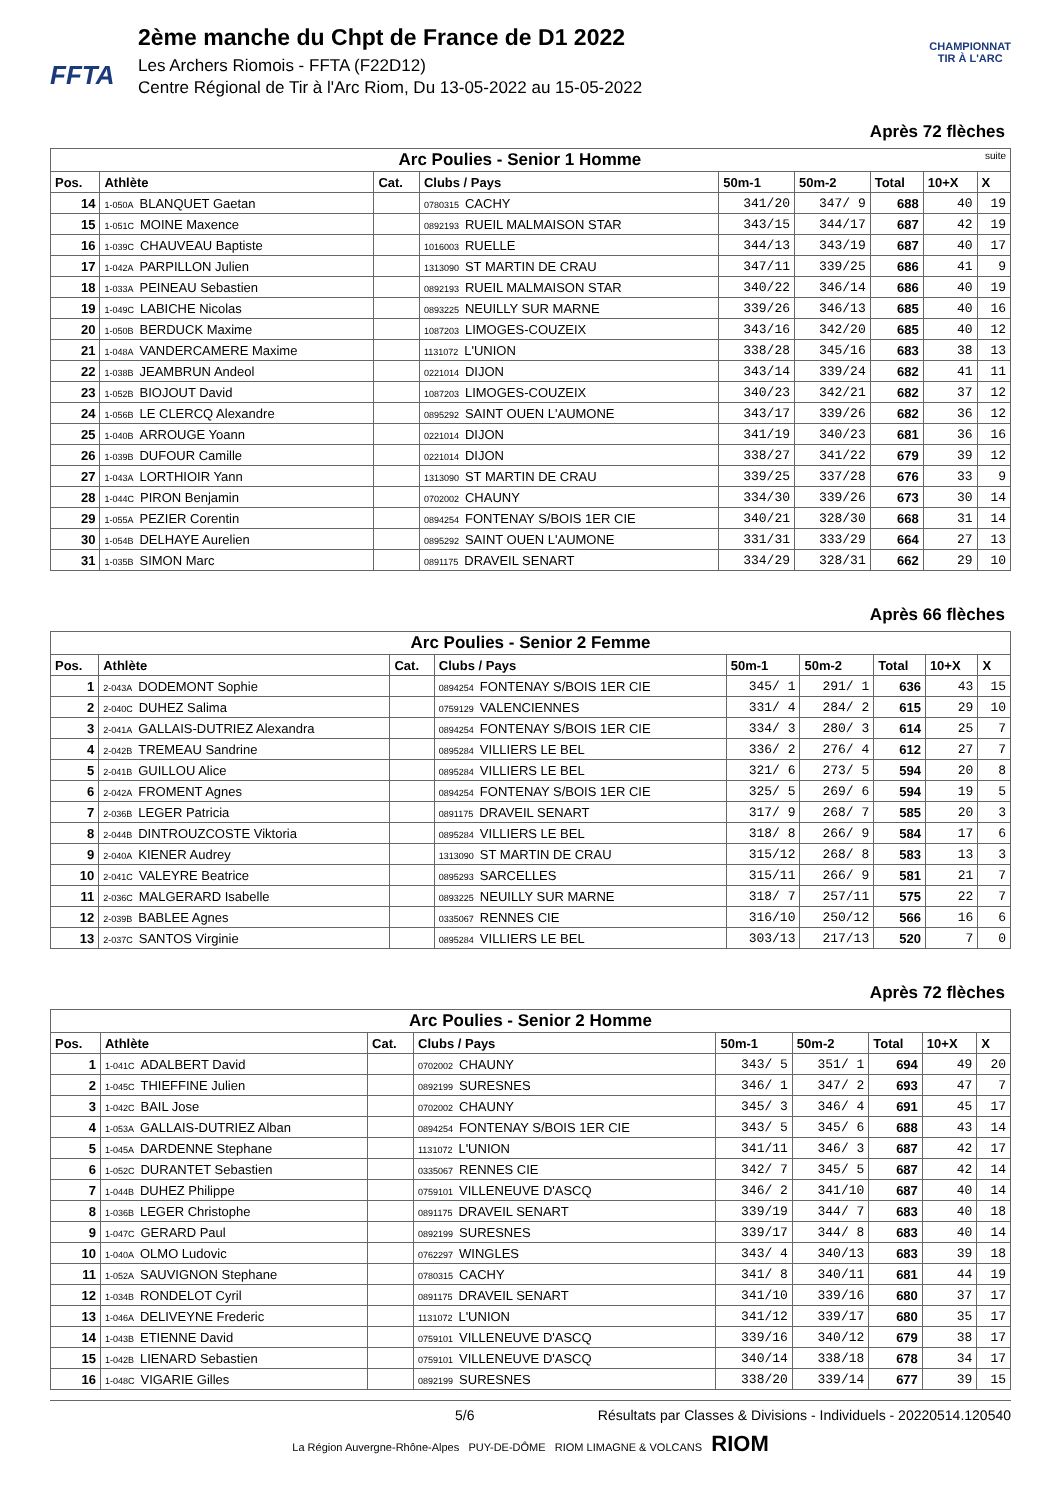FFTA
2ème manche du Chpt de France de D1 2022
Les Archers Riomois - FFTA (F22D12)
Centre Régional de Tir à l'Arc Riom, Du 13-05-2022 au 15-05-2022
CHAMPIONNAT
TIR À L'ARC
Après 72 flèches
| Arc Poulies - Senior 1 Homme suite | | | | | | | | |
| Pos. | Athlète | Cat. | Clubs / Pays | 50m-1 | 50m-2 | Total | 10+X | X |
| 14 | 1-050A BLANQUET Gaetan | | 0780315 CACHY | 341/20 | 347/ 9 | 688 | 40 | 19 |
| 15 | 1-051C MOINE Maxence | | 0892193 RUEIL MALMAISON STAR | 343/15 | 344/17 | 687 | 42 | 19 |
| 16 | 1-039C CHAUVEAU Baptiste | | 1016003 RUELLE | 344/13 | 343/19 | 687 | 40 | 17 |
| 17 | 1-042A PARPILLON Julien | | 1313090 ST MARTIN DE CRAU | 347/11 | 339/25 | 686 | 41 | 9 |
| 18 | 1-033A PEINEAU Sebastien | | 0892193 RUEIL MALMAISON STAR | 340/22 | 346/14 | 686 | 40 | 19 |
| 19 | 1-049C LABICHE Nicolas | | 0893225 NEUILLY SUR MARNE | 339/26 | 346/13 | 685 | 40 | 16 |
| 20 | 1-050B BERDUCK Maxime | | 1087203 LIMOGES-COUZEIX | 343/16 | 342/20 | 685 | 40 | 12 |
| 21 | 1-048A VANDERCAMERE Maxime | | 1131072 L'UNION | 338/28 | 345/16 | 683 | 38 | 13 |
| 22 | 1-038B JEAMBRUN Andeol | | 0221014 DIJON | 343/14 | 339/24 | 682 | 41 | 11 |
| 23 | 1-052B BIOJOUT David | | 1087203 LIMOGES-COUZEIX | 340/23 | 342/21 | 682 | 37 | 12 |
| 24 | 1-056B LE CLERCQ Alexandre | | 0895292 SAINT OUEN L'AUMONE | 343/17 | 339/26 | 682 | 36 | 12 |
| 25 | 1-040B ARROUGE Yoann | | 0221014 DIJON | 341/19 | 340/23 | 681 | 36 | 16 |
| 26 | 1-039B DUFOUR Camille | | 0221014 DIJON | 338/27 | 341/22 | 679 | 39 | 12 |
| 27 | 1-043A LORTHIOIR Yann | | 1313090 ST MARTIN DE CRAU | 339/25 | 337/28 | 676 | 33 | 9 |
| 28 | 1-044C PIRON Benjamin | | 0702002 CHAUNY | 334/30 | 339/26 | 673 | 30 | 14 |
| 29 | 1-055A PEZIER Corentin | | 0894254 FONTENAY S/BOIS 1ER CIE | 340/21 | 328/30 | 668 | 31 | 14 |
| 30 | 1-054B DELHAYE Aurelien | | 0895292 SAINT OUEN L'AUMONE | 331/31 | 333/29 | 664 | 27 | 13 |
| 31 | 1-035B SIMON Marc | | 0891175 DRAVEIL SENART | 334/29 | 328/31 | 662 | 29 | 10 |
Après 66 flèches
| Arc Poulies - Senior 2 Femme | | | | | | | | |
| Pos. | Athlète | Cat. | Clubs / Pays | 50m-1 | 50m-2 | Total | 10+X | X |
| 1 | 2-043A DODEMONT Sophie | | 0894254 FONTENAY S/BOIS 1ER CIE | 345/ 1 | 291/ 1 | 636 | 43 | 15 |
| 2 | 2-040C DUHEZ Salima | | 0759129 VALENCIENNES | 331/ 4 | 284/ 2 | 615 | 29 | 10 |
| 3 | 2-041A GALLAIS-DUTRIEZ Alexandra | | 0894254 FONTENAY S/BOIS 1ER CIE | 334/ 3 | 280/ 3 | 614 | 25 | 7 |
| 4 | 2-042B TREMEAU Sandrine | | 0895284 VILLIERS LE BEL | 336/ 2 | 276/ 4 | 612 | 27 | 7 |
| 5 | 2-041B GUILLOU Alice | | 0895284 VILLIERS LE BEL | 321/ 6 | 273/ 5 | 594 | 20 | 8 |
| 6 | 2-042A FROMENT Agnes | | 0894254 FONTENAY S/BOIS 1ER CIE | 325/ 5 | 269/ 6 | 594 | 19 | 5 |
| 7 | 2-036B LEGER Patricia | | 0891175 DRAVEIL SENART | 317/ 9 | 268/ 7 | 585 | 20 | 3 |
| 8 | 2-044B DINTROUZCOSTE Viktoria | | 0895284 VILLIERS LE BEL | 318/ 8 | 266/ 9 | 584 | 17 | 6 |
| 9 | 2-040A KIENER Audrey | | 1313090 ST MARTIN DE CRAU | 315/12 | 268/ 8 | 583 | 13 | 3 |
| 10 | 2-041C VALEYRE Beatrice | | 0895293 SARCELLES | 315/11 | 266/ 9 | 581 | 21 | 7 |
| 11 | 2-036C MALGERARD Isabelle | | 0893225 NEUILLY SUR MARNE | 318/ 7 | 257/11 | 575 | 22 | 7 |
| 12 | 2-039B BABLEE Agnes | | 0335067 RENNES CIE | 316/10 | 250/12 | 566 | 16 | 6 |
| 13 | 2-037C SANTOS Virginie | | 0895284 VILLIERS LE BEL | 303/13 | 217/13 | 520 | 7 | 0 |
Après 72 flèches
| Arc Poulies - Senior 2 Homme | | | | | | | | |
| Pos. | Athlète | Cat. | Clubs / Pays | 50m-1 | 50m-2 | Total | 10+X | X |
| 1 | 1-041C ADALBERT David | | 0702002 CHAUNY | 343/ 5 | 351/ 1 | 694 | 49 | 20 |
| 2 | 1-045C THIEFFINE Julien | | 0892199 SURESNES | 346/ 1 | 347/ 2 | 693 | 47 | 7 |
| 3 | 1-042C BAIL Jose | | 0702002 CHAUNY | 345/ 3 | 346/ 4 | 691 | 45 | 17 |
| 4 | 1-053A GALLAIS-DUTRIEZ Alban | | 0894254 FONTENAY S/BOIS 1ER CIE | 343/ 5 | 345/ 6 | 688 | 43 | 14 |
| 5 | 1-045A DARDENNE Stephane | | 1131072 L'UNION | 341/11 | 346/ 3 | 687 | 42 | 17 |
| 6 | 1-052C DURANTET Sebastien | | 0335067 RENNES CIE | 342/ 7 | 345/ 5 | 687 | 42 | 14 |
| 7 | 1-044B DUHEZ Philippe | | 0759101 VILLENEUVE D'ASCQ | 346/ 2 | 341/10 | 687 | 40 | 14 |
| 8 | 1-036B LEGER Christophe | | 0891175 DRAVEIL SENART | 339/19 | 344/ 7 | 683 | 40 | 18 |
| 9 | 1-047C GERARD Paul | | 0892199 SURESNES | 339/17 | 344/ 8 | 683 | 40 | 14 |
| 10 | 1-040A OLMO Ludovic | | 0762297 WINGLES | 343/ 4 | 340/13 | 683 | 39 | 18 |
| 11 | 1-052A SAUVIGNON Stephane | | 0780315 CACHY | 341/ 8 | 340/11 | 681 | 44 | 19 |
| 12 | 1-034B RONDELOT Cyril | | 0891175 DRAVEIL SENART | 341/10 | 339/16 | 680 | 37 | 17 |
| 13 | 1-046A DELIVEYNE Frederic | | 1131072 L'UNION | 341/12 | 339/17 | 680 | 35 | 17 |
| 14 | 1-043B ETIENNE David | | 0759101 VILLENEUVE D'ASCQ | 339/16 | 340/12 | 679 | 38 | 17 |
| 15 | 1-042B LIENARD Sebastien | | 0759101 VILLENEUVE D'ASCQ | 340/14 | 338/18 | 678 | 34 | 17 |
| 16 | 1-048C VIGARIE Gilles | | 0892199 SURESNES | 338/20 | 339/14 | 677 | 39 | 15 |
5/6 Résultats par Classes & Divisions - Individuels - 20220514.120540
La Région Auvergne-Rhône-Alpes PUY-DE-DÔME RIOM LIMAGNE & VOLCANS RIOM